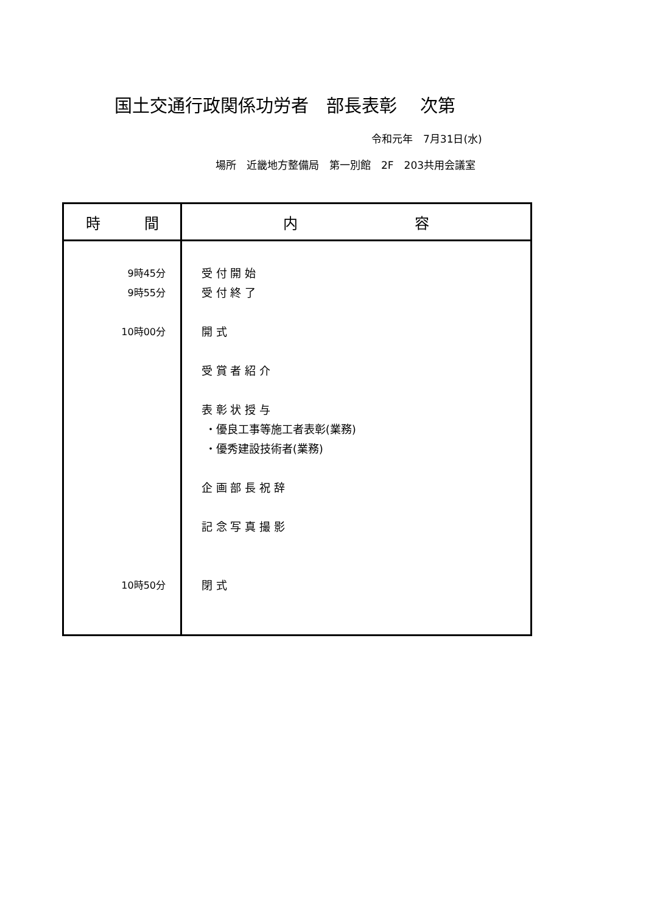国土交通行政関係功労者　部長表彰　 次第
令和元年　7月31日(水)
場所　近畿地方整備局　第一別館　2F　203共用会議室
| 時 間 | 内 容 |
| --- | --- |
| 9時45分 9時55分 10時00分 10時50分 | 受 付 開 始 受 付 終 了 開 式 受 賞 者 紹 介 表 彰 状 授 与 ・優良工事等施工者表彰(業務) ・優秀建設技術者(業務) 企 画 部 長 祝 辞 記 念 写 真 撮 影 閉 式 |